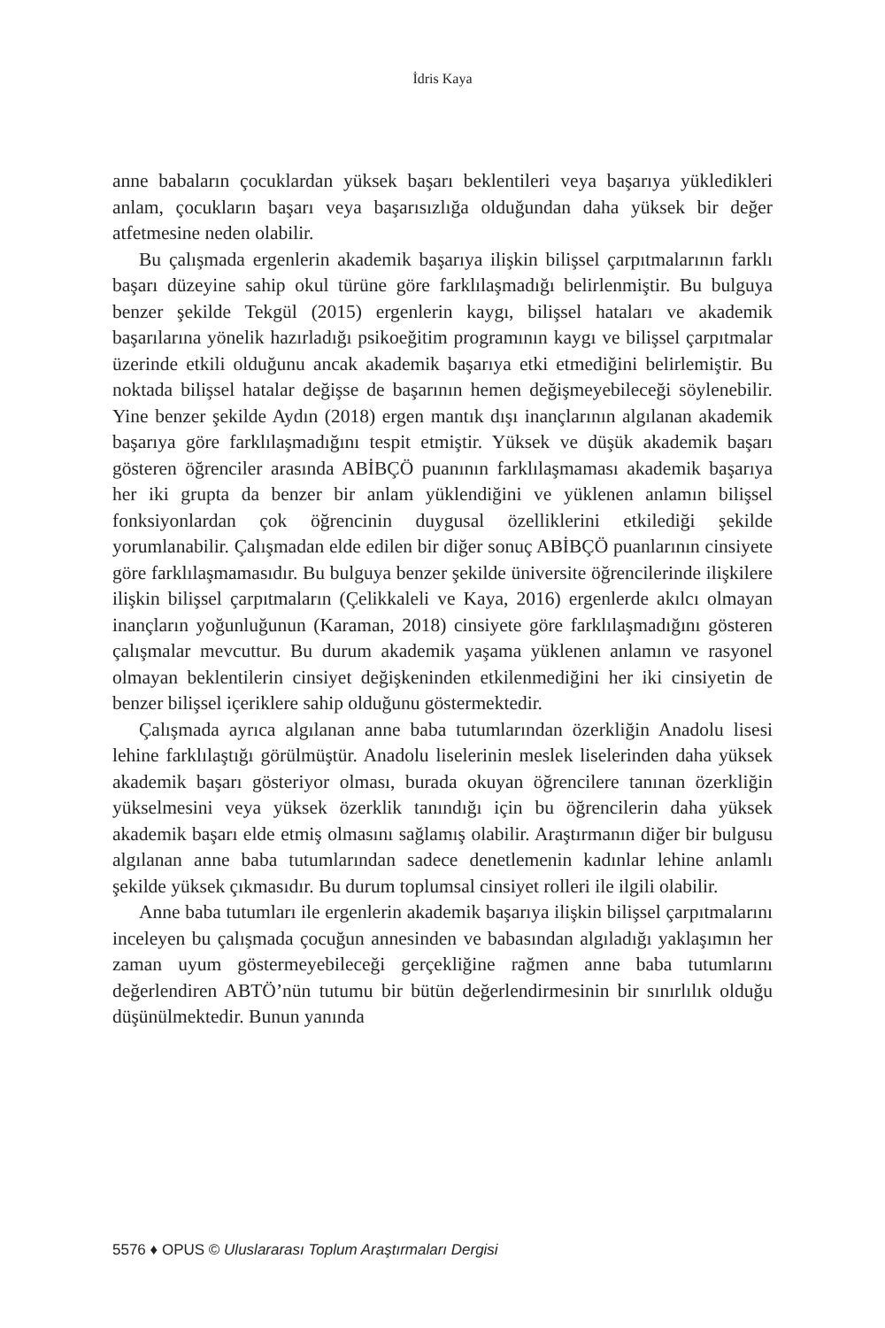İdris Kaya
anne babaların çocuklardan yüksek başarı beklentileri veya başarıya yükledikleri anlam, çocukların başarı veya başarısızlığa olduğundan daha yüksek bir değer atfetmesine neden olabilir.
Bu çalışmada ergenlerin akademik başarıya ilişkin bilişsel çarpıtmalarının farklı başarı düzeyine sahip okul türüne göre farklılaşmadığı belirlenmiştir. Bu bulguya benzer şekilde Tekgül (2015) ergenlerin kaygı, bilişsel hataları ve akademik başarılarına yönelik hazırladığı psikoeğitim programının kaygı ve bilişsel çarpıtmalar üzerinde etkili olduğunu ancak akademik başarıya etki etmediğini belirlemiştir. Bu noktada bilişsel hatalar değişse de başarının hemen değişmeyebileceği söylenebilir. Yine benzer şekilde Aydın (2018) ergen mantık dışı inançlarının algılanan akademik başarıya göre farklılaşmadığını tespit etmiştir. Yüksek ve düşük akademik başarı gösteren öğrenciler arasında ABİBÇÖ puanının farklılaşmaması akademik başarıya her iki grupta da benzer bir anlam yüklendiğini ve yüklenen anlamın bilişsel fonksiyonlardan çok öğrencinin duygusal özelliklerini etkilediği şekilde yorumlanabilir. Çalışmadan elde edilen bir diğer sonuç ABİBÇÖ puanlarının cinsiyete göre farklılaşmamasıdır. Bu bulguya benzer şekilde üniversite öğrencilerinde ilişkilere ilişkin bilişsel çarpıtmaların (Çelikkaleli ve Kaya, 2016) ergenlerde akılcı olmayan inançların yoğunluğunun (Karaman, 2018) cinsiyete göre farklılaşmadığını gösteren çalışmalar mevcuttur. Bu durum akademik yaşama yüklenen anlamın ve rasyonel olmayan beklentilerin cinsiyet değişkeninden etkilenmediğini her iki cinsiyetin de benzer bilişsel içeriklere sahip olduğunu göstermektedir.
Çalışmada ayrıca algılanan anne baba tutumlarından özerkliğin Anadolu lisesi lehine farklılaştığı görülmüştür. Anadolu liselerinin meslek liselerinden daha yüksek akademik başarı gösteriyor olması, burada okuyan öğrencilere tanınan özerkliğin yükselmesini veya yüksek özerklik tanındığı için bu öğrencilerin daha yüksek akademik başarı elde etmiş olmasını sağlamış olabilir. Araştırmanın diğer bir bulgusu algılanan anne baba tutumlarından sadece denetlemenin kadınlar lehine anlamlı şekilde yüksek çıkmasıdır. Bu durum toplumsal cinsiyet rolleri ile ilgili olabilir.
Anne baba tutumları ile ergenlerin akademik başarıya ilişkin bilişsel çarpıtmalarını inceleyen bu çalışmada çocuğun annesinden ve babasından algıladığı yaklaşımın her zaman uyum göstermeyebileceği gerçekliğine rağmen anne baba tutumlarını değerlendiren ABTÖ’nün tutumu bir bütün değerlendirmesinin bir sınırlılık olduğu düşünülmektedir. Bunun yanında
5576 ♦ OPUS © Uluslararası Toplum Araştırmaları Dergisi